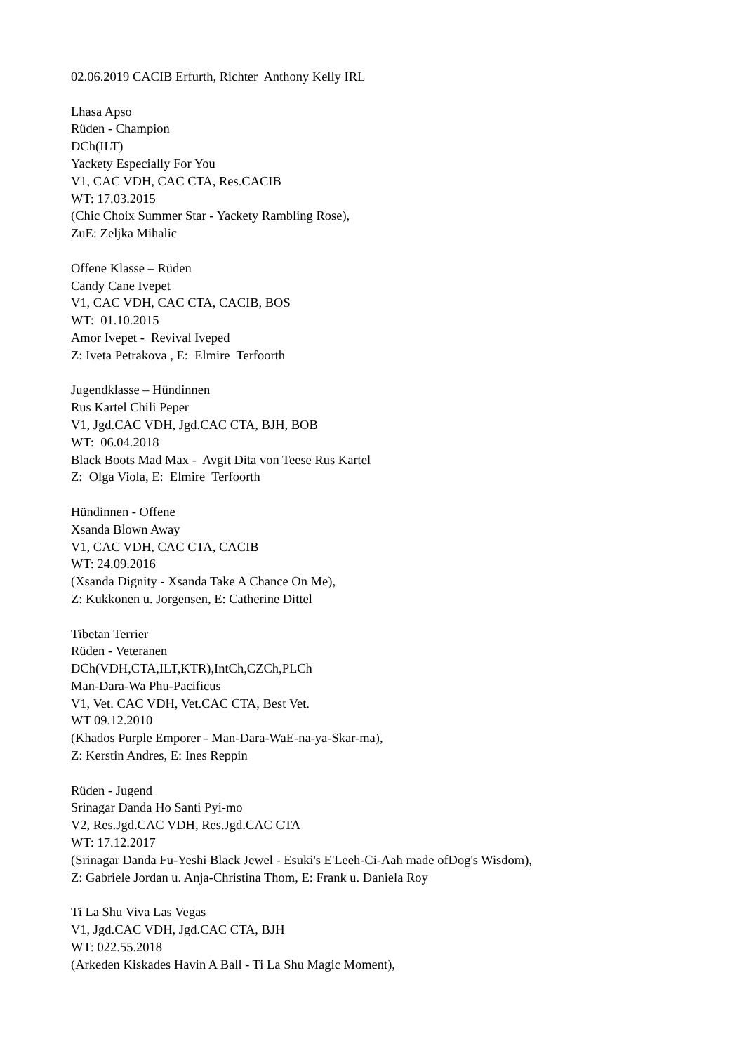02.06.2019 CACIB Erfurth, Richter Anthony Kelly IRL
Lhasa Apso Rüden - Champion DCh(ILT) Yackety Especially For You V1, CAC VDH, CAC CTA, Res.CACIB WT: 17.03.2015 (Chic Choix Summer Star - Yackety Rambling Rose), ZuE: Zeljka Mihalic
Offene Klasse – Rüden Candy Cane Ivepet V1, CAC VDH, CAC CTA, CACIB, BOS WT: 01.10.2015 Amor Ivepet - Revival Iveped Z: Iveta Petrakova , E: Elmire Terfoorth
Jugendklasse – Hündinnen Rus Kartel Chili Peper V1, Jgd.CAC VDH, Jgd.CAC CTA, BJH, BOB WT: 06.04.2018 Black Boots Mad Max - Avgit Dita von Teese Rus Kartel Z: Olga Viola, E: Elmire Terfoorth
Hündinnen - Offene Xsanda Blown Away V1, CAC VDH, CAC CTA, CACIB WT: 24.09.2016 (Xsanda Dignity - Xsanda Take A Chance On Me), Z: Kukkonen u. Jorgensen, E: Catherine Dittel
Tibetan Terrier Rüden - Veteranen DCh(VDH,CTA,ILT,KTR),IntCh,CZCh,PLCh Man-Dara-Wa Phu-Pacificus V1, Vet. CAC VDH, Vet.CAC CTA, Best Vet. WT 09.12.2010 (Khados Purple Emporer - Man-Dara-WaE-na-ya-Skar-ma), Z: Kerstin Andres, E: Ines Reppin
Rüden - Jugend Srinagar Danda Ho Santi Pyi-mo V2, Res.Jgd.CAC VDH, Res.Jgd.CAC CTA WT: 17.12.2017 (Srinagar Danda Fu-Yeshi Black Jewel - Esuki's E'Leeh-Ci-Aah made ofDog's Wisdom), Z: Gabriele Jordan u. Anja-Christina Thom, E: Frank u. Daniela Roy
Ti La Shu Viva Las Vegas V1, Jgd.CAC VDH, Jgd.CAC CTA, BJH WT: 022.55.2018 (Arkeden Kiskades Havin A Ball - Ti La Shu Magic Moment),